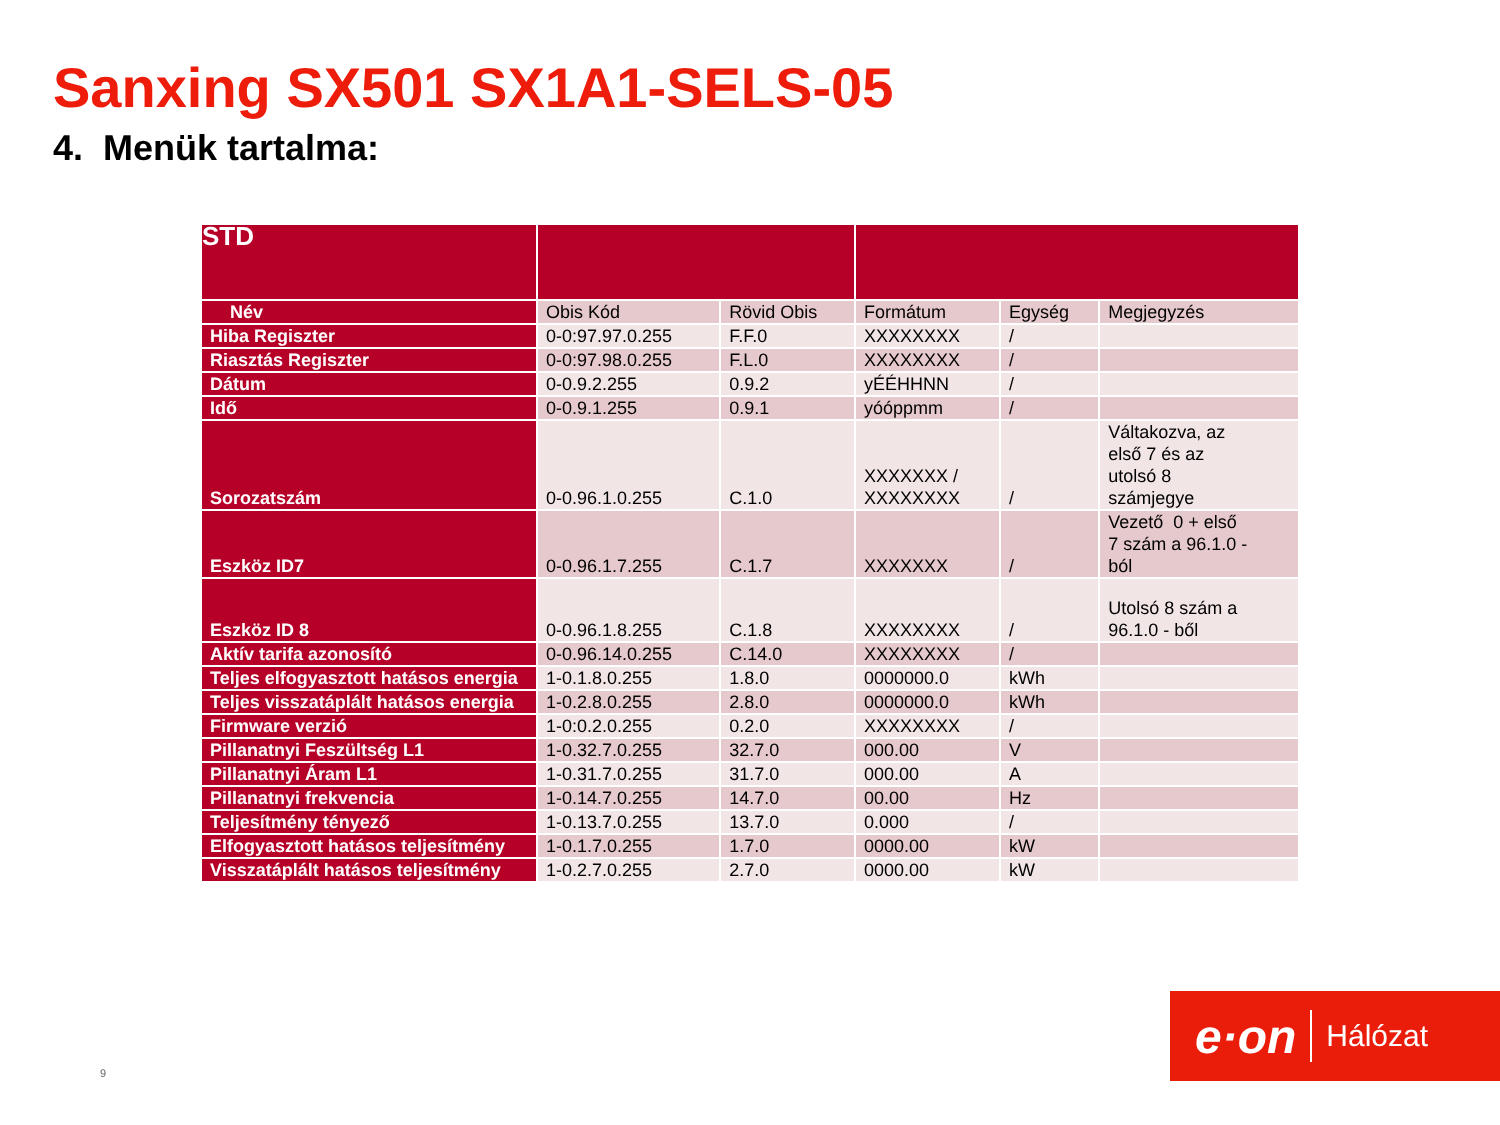Sanxing SX501 SX1A1-SELS-05
4. Menük tartalma:
| STD | | | | | |
| Név | Obis Kód | Rövid Obis | Formátum | Egység | Megjegyzés |
| Hiba Regiszter | 0-0:97.97.0.255 | F.F.0 | XXXXXXXX | / | |
| Riasztás Regiszter | 0-0:97.98.0.255 | F.L.0 | XXXXXXXX | / | |
| Dátum | 0-0.9.2.255 | 0.9.2 | yÉÉHHNN | / | |
| Idő | 0-0.9.1.255 | 0.9.1 | yóóppmm | / | |
| Sorozatszám | 0-0.96.1.0.255 | C.1.0 | XXXXXXX / XXXXXXXX | / | Váltakozva, az első 7 és az utolsó 8 számjegye |
| Eszköz ID7 | 0-0.96.1.7.255 | C.1.7 | XXXXXXX | / | Vezető 0 + első 7 szám a 96.1.0 - ból |
| Eszköz ID 8 | 0-0.96.1.8.255 | C.1.8 | XXXXXXXX | / | Utolsó 8 szám a 96.1.0 - ből |
| Aktív tarifa azonosító | 0-0.96.14.0.255 | C.14.0 | XXXXXXXX | / | |
| Teljes elfogyasztott hatásos energia | 1-0.1.8.0.255 | 1.8.0 | 0000000.0 | kWh | |
| Teljes visszatáplált hatásos energia | 1-0.2.8.0.255 | 2.8.0 | 0000000.0 | kWh | |
| Firmware verzió | 1-0:0.2.0.255 | 0.2.0 | XXXXXXXX | / | |
| Pillanatnyi Feszültség L1 | 1-0.32.7.0.255 | 32.7.0 | 000.00 | V | |
| Pillanatnyi Áram L1 | 1-0.31.7.0.255 | 31.7.0 | 000.00 | A | |
| Pillanatnyi frekvencia | 1-0.14.7.0.255 | 14.7.0 | 00.00 | Hz | |
| Teljesítmény tényező | 1-0.13.7.0.255 | 13.7.0 | 0.000 | / | |
| Elfogyasztott hatásos teljesítmény | 1-0.1.7.0.255 | 1.7.0 | 0000.00 | kW | |
| Visszatáplált hatásos teljesítmény | 1-0.2.7.0.255 | 2.7.0 | 0000.00 | kW | |
9
e·on Hálózat